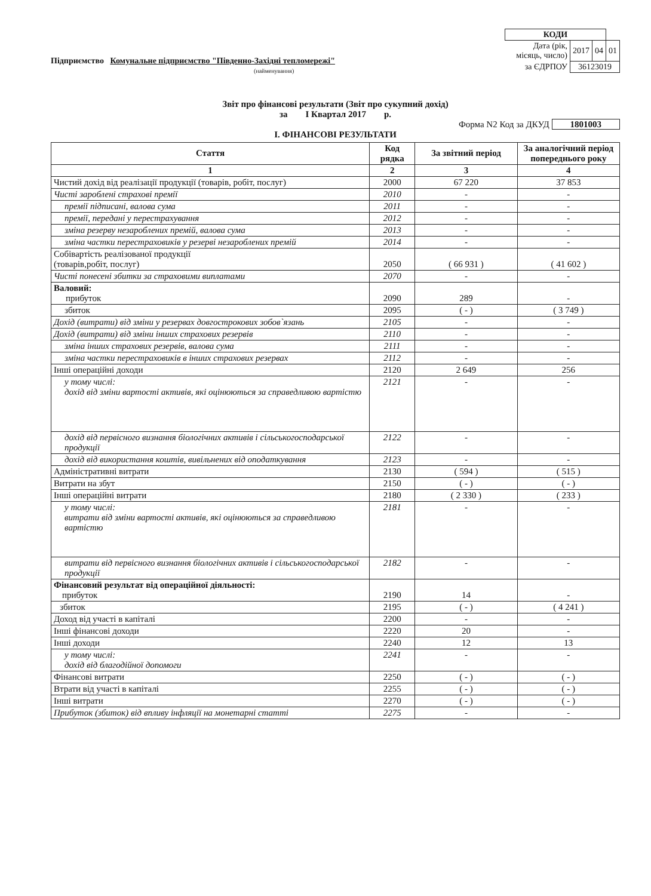| КОДИ | | | |
| Дата (рік, місяць, число) | 2017 | 04 | 01 |
| за ЄДРПОУ | 36123019 | | |
Підприємство Комунальне підприємство "Південно-Західні тепломережі"
(найменування)
Звіт про фінансові результати (Звіт про сукупний дохід)
за I Квартал 2017 р.
Форма N2 Код за ДКУД 1801003
І. ФІНАНСОВІ РЕЗУЛЬТАТИ
| Стаття | Код рядка | За звітний період | За аналогічний період попереднього року |
| --- | --- | --- | --- |
| 1 | 2 | 3 | 4 |
| Чистий дохід від реалізації продукції (товарів, робіт, послуг) | 2000 | 67 220 | 37 853 |
| Чисті зароблені страхові премії | 2010 | - | - |
| премії підписані, валова сума | 2011 | - | - |
| премії, передані у перестрахування | 2012 | - | - |
| зміна резерву незароблених премій, валова сума | 2013 | - | - |
| зміна частки перестраховиків у резерві незароблених премій | 2014 | - | - |
| Собівартість реалізованої продукції (товарів,робіт, послуг) | 2050 | ( 66 931 ) | ( 41 602 ) |
| Чисті понесені збитки за страховими виплатами | 2070 | - | - |
| Валовий: прибуток | 2090 | 289 | - |
| збиток | 2095 | ( - ) | ( 3 749 ) |
| Дохід (витрати) від зміни у резервах довгострокових зобов`язань | 2105 | - | - |
| Дохід (витрати) від зміни інших страхових резервів | 2110 | - | - |
| зміна інших страхових резервів, валова сума | 2111 | - | - |
| зміна частки перестраховиків в інших страхових резервах | 2112 | - | - |
| Інші операційні доходи | 2120 | 2 649 | 256 |
| у тому числі: дохід від зміни вартості активів, які оцінюються за справедливою вартістю | 2121 | - | - |
| дохід від первісного визнання біологічних активів і сільськогосподарської продукції | 2122 | - | - |
| дохід від використання коштів, вивільнених від оподаткування | 2123 | - | - |
| Адміністративні витрати | 2130 | ( 594 ) | ( 515 ) |
| Витрати на збут | 2150 | ( - ) | ( - ) |
| Інші операційні витрати | 2180 | ( 2 330 ) | ( 233 ) |
| у тому числі: витрати від зміни вартості активів, які оцінюються за справедливою вартістю | 2181 | - | - |
| витрати від первісного визнання біологічних активів і сільськогосподарської продукції | 2182 | - | - |
| Фінансовий результат від операційної діяльності: прибуток | 2190 | 14 | - |
| збиток | 2195 | ( - ) | ( 4 241 ) |
| Доход від участі в капіталі | 2200 | - | - |
| Інші фінансові доходи | 2220 | 20 | - |
| Інші доходи | 2240 | 12 | 13 |
| у тому числі: дохід від благодійної допомоги | 2241 | - | - |
| Фінансові витрати | 2250 | ( - ) | ( - ) |
| Втрати від участі в капіталі | 2255 | ( - ) | ( - ) |
| Інші витрати | 2270 | ( - ) | ( - ) |
| Прибуток (збиток) від впливу інфляції на монетарні статті | 2275 | - | - |